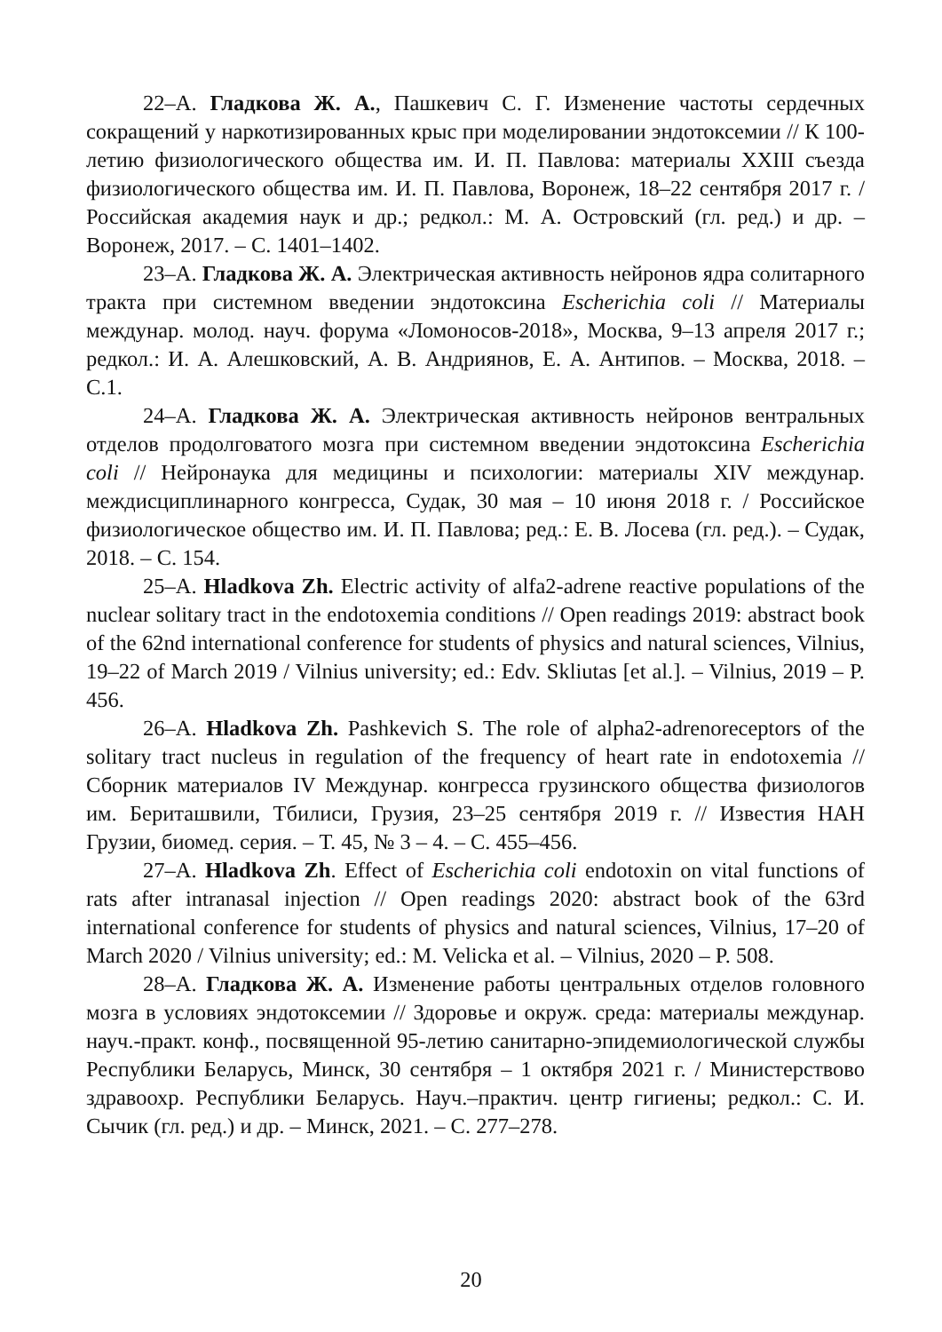22–А. Гладкова Ж. А., Пашкевич С. Г. Изменение частоты сердечных сокращений у наркотизированных крыс при моделировании эндотоксемии // К 100-летию физиологического общества им. И. П. Павлова: материалы XXIII съезда физиологического общества им. И. П. Павлова, Воронеж, 18–22 сентября 2017 г. / Российская академия наук и др.; редкол.: М. А. Островский (гл. ред.) и др. – Воронеж, 2017. – С. 1401–1402.
23–А. Гладкова Ж. А. Электрическая активность нейронов ядра солитарного тракта при системном введении эндотоксина Escherichia coli // Материалы междунар. молод. науч. форума «Ломоносов-2018», Москва, 9–13 апреля 2017 г.; редкол.: И. А. Алешковский, А. В. Андриянов, Е. А. Антипов. – Москва, 2018. – С.1.
24–А. Гладкова Ж. А. Электрическая активность нейронов вентральных отделов продолговатого мозга при системном введении эндотоксина Escherichia coli // Нейронаука для медицины и психологии: материалы XIV междунар. междисциплинарного конгресса, Судак, 30 мая – 10 июня 2018 г. / Российское физиологическое общество им. И. П. Павлова; ред.: Е. В. Лосева (гл. ред.). – Судак, 2018. – С. 154.
25–А. Hladkova Zh. Electric activity of alfa2-adrene reactive populations of the nuclear solitary tract in the endotoxemia conditions // Open readings 2019: abstract book of the 62nd international conference for students of physics and natural sciences, Vilnius, 19–22 of March 2019 / Vilnius university; ed.: Edv. Skliutas [et al.]. – Vilnius, 2019 – P. 456.
26–А. Hladkova Zh. Pashkevich S. The role of alpha2-adrenoreceptors of the solitary tract nucleus in regulation of the frequency of heart rate in endotoxemia // Сборник материалов IV Междунар. конгресса грузинского общества физиологов им. Бериташвили, Тбилиси, Грузия, 23–25 сентября 2019 г. // Известия НАН Грузии, биомед. серия. – Т. 45, № 3 – 4. – С. 455–456.
27–А. Hladkova Zh. Effect of Escherichia coli endotoxin on vital functions of rats after intranasal injection // Open readings 2020: abstract book of the 63rd international conference for students of physics and natural sciences, Vilnius, 17–20 of March 2020 / Vilnius university; ed.: M. Velicka et al. – Vilnius, 2020 – P. 508.
28–А. Гладкова Ж. А. Изменение работы центральных отделов головного мозга в условиях эндотоксемии // Здоровье и окруж. среда: материалы междунар. науч.-практ. конф., посвященной 95-летию санитарно-эпидемиологической службы Республики Беларусь, Минск, 30 сентября – 1 октября 2021 г. / Министерствово здравоохр. Республики Беларусь. Науч.–практич. центр гигиены; редкол.: С. И. Сычик (гл. ред.) и др. – Минск, 2021. – С. 277–278.
20